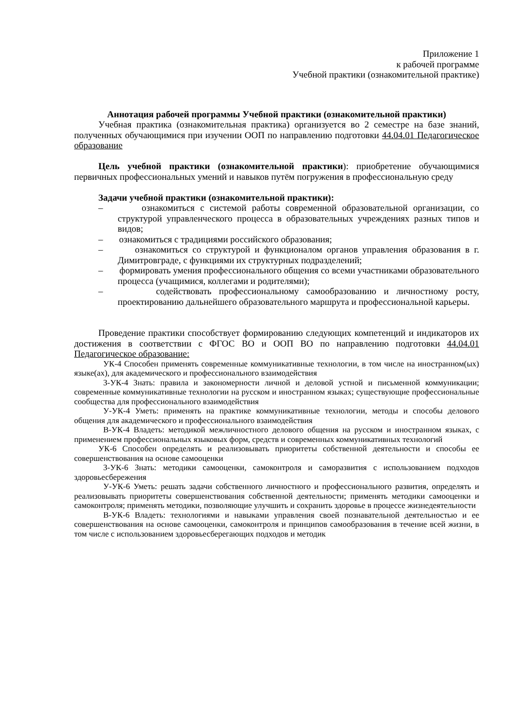Приложение 1
к рабочей программе
Учебной практики (ознакомительной практике)
Аннотация рабочей программы Учебной практики (ознакомительной практики)
Учебная практика (ознакомительная практика) организуется во 2 семестре на базе знаний, полученных обучающимися при изучении ООП по направлению подготовки 44.04.01 Педагогическое образование
Цель учебной практики (ознакомительной практики): приобретение обучающимися первичных профессиональных умений и навыков путём погружения в профессиональную среду
Задачи учебной практики (ознакомительной практики):
– ознакомиться с системой работы современной образовательной организации, со структурой управленческого процесса в образовательных учреждениях разных типов и видов;
– ознакомиться с традициями российского образования;
– ознакомиться со структурой и функционалом органов управления образования в г. Димитровграде, с функциями их структурных подразделений;
– формировать умения профессионального общения со всеми участниками образовательного процесса (учащимися, коллегами и родителями);
– содействовать профессиональному самообразованию и личностному росту, проектированию дальнейшего образовательного маршрута и профессиональной карьеры.
Проведение практики способствует формированию следующих компетенций и индикаторов их достижения в соответствии с ФГОС ВО и ООП ВО по направлению подготовки 44.04.01 Педагогическое образование:
УК-4 Способен применять современные коммуникативные технологии, в том числе на иностранном(ых) языке(ах), для академического и профессионального взаимодействия
З-УК-4 Знать: правила и закономерности личной и деловой устной и письменной коммуникации; современные коммуникативные технологии на русском и иностранном языках; существующие профессиональные сообщества для профессионального взаимодействия
У-УК-4 Уметь: применять на практике коммуникативные технологии, методы и способы делового общения для академического и профессионального взаимодействия
В-УК-4 Владеть: методикой межличностного делового общения на русском и иностранном языках, с применением профессиональных языковых форм, средств и современных коммуникативных технологий
УК-6 Способен определять и реализовывать приоритеты собственной деятельности и способы ее совершенствования на основе самооценки
З-УК-6 Знать: методики самооценки, самоконтроля и саморазвития с использованием подходов здоровьесбережения
У-УК-6 Уметь: решать задачи собственного личностного и профессионального развития, определять и реализовывать приоритеты совершенствования собственной деятельности; применять методики самооценки и самоконтроля; применять методики, позволяющие улучшить и сохранить здоровье в процессе жизнедеятельности
В-УК-6 Владеть: технологиями и навыками управления своей познавательной деятельностью и ее совершенствования на основе самооценки, самоконтроля и принципов самообразования в течение всей жизни, в том числе с использованием здоровьесберегающих подходов и методик